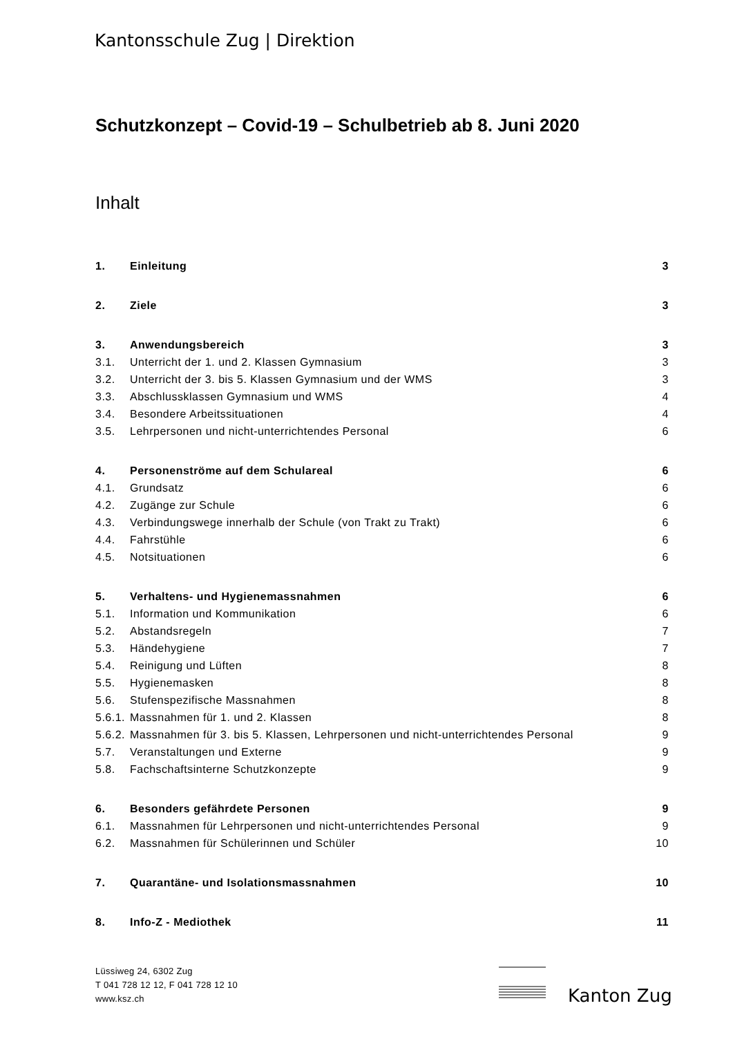Kantonsschule Zug | Direktion
Schutzkonzept – Covid-19 – Schulbetrieb ab 8. Juni 2020
Inhalt
1. Einleitung 3
2. Ziele 3
3. Anwendungsbereich 3
3.1. Unterricht der 1. und 2. Klassen Gymnasium 3
3.2. Unterricht der 3. bis 5. Klassen Gymnasium und der WMS 3
3.3. Abschlussklassen Gymnasium und WMS 4
3.4. Besondere Arbeitssituationen 4
3.5. Lehrpersonen und nicht-unterrichtendes Personal 6
4. Personenströme auf dem Schulareal 6
4.1. Grundsatz 6
4.2. Zugänge zur Schule 6
4.3. Verbindungswege innerhalb der Schule (von Trakt zu Trakt) 6
4.4. Fahrstühle 6
4.5. Notsituationen 6
5. Verhaltens- und Hygienemassnahmen 6
5.1. Information und Kommunikation 6
5.2. Abstandsregeln 7
5.3. Händehygiene 7
5.4. Reinigung und Lüften 8
5.5. Hygienemasken 8
5.6. Stufenspezifische Massnahmen 8
5.6.1. Massnahmen für 1. und 2. Klassen 8
5.6.2. Massnahmen für 3. bis 5. Klassen, Lehrpersonen und nicht-unterrichtendes Personal 9
5.7. Veranstaltungen und Externe 9
5.8. Fachschaftsinterne Schutzkonzepte 9
6. Besonders gefährdete Personen 9
6.1. Massnahmen für Lehrpersonen und nicht-unterrichtendes Personal 9
6.2. Massnahmen für Schülerinnen und Schüler 10
7. Quarantäne- und Isolationsmassnahmen 10
8. Info-Z - Mediothek 11
Lüssiweg 24, 6302 Zug
T 041 728 12 12, F 041 728 12 10
www.ksz.ch
Kanton Zug